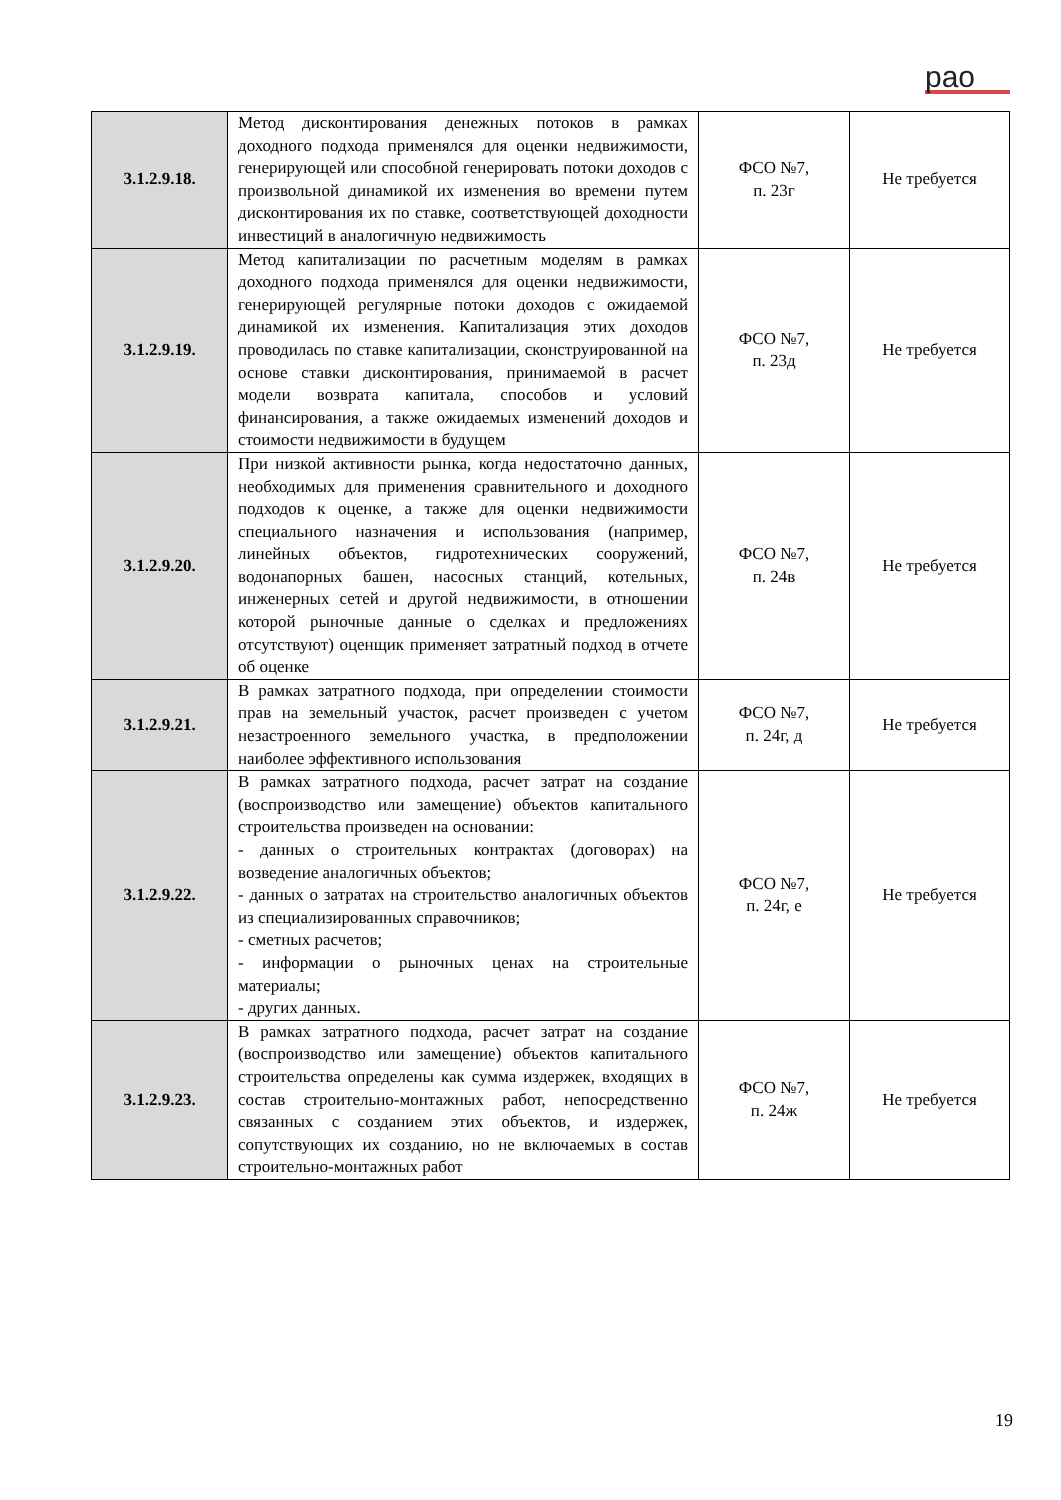рао
| 3.1.2.9.18. | Метод дисконтирования денежных потоков в рамках доходного подхода применялся для оценки недвижимости, генерирующей или способной генерировать потоки доходов с произвольной динамикой их изменения во времени путем дисконтирования их по ставке, соответствующей доходности инвестиций в аналогичную недвижимость | ФСО №7, п. 23г | Не требуется |
| 3.1.2.9.19. | Метод капитализации по расчетным моделям в рамках доходного подхода применялся для оценки недвижимости, генерирующей регулярные потоки доходов с ожидаемой динамикой их изменения. Капитализация этих доходов проводилась по ставке капитализации, сконструированной на основе ставки дисконтирования, принимаемой в расчет модели возврата капитала, способов и условий финансирования, а также ожидаемых изменений доходов и стоимости недвижимости в будущем | ФСО №7, п. 23д | Не требуется |
| 3.1.2.9.20. | При низкой активности рынка, когда недостаточно данных, необходимых для применения сравнительного и доходного подходов к оценке, а также для оценки недвижимости специального назначения и использования (например, линейных объектов, гидротехнических сооружений, водонапорных башен, насосных станций, котельных, инженерных сетей и другой недвижимости, в отношении которой рыночные данные о сделках и предложениях отсутствуют) оценщик применяет затратный подход в отчете об оценке | ФСО №7, п. 24в | Не требуется |
| 3.1.2.9.21. | В рамках затратного подхода, при определении стоимости прав на земельный участок, расчет произведен с учетом незастроенного земельного участка, в предположении наиболее эффективного использования | ФСО №7, п. 24г, д | Не требуется |
| 3.1.2.9.22. | В рамках затратного подхода, расчет затрат на создание (воспроизводство или замещение) объектов капитального строительства произведен на основании: - данных о строительных контрактах (договорах) на возведение аналогичных объектов; - данных о затратах на строительство аналогичных объектов из специализированных справочников; - сметных расчетов; - информации о рыночных ценах на строительные материалы; - других данных. | ФСО №7, п. 24г, е | Не требуется |
| 3.1.2.9.23. | В рамках затратного подхода, расчет затрат на создание (воспроизводство или замещение) объектов капитального строительства определены как сумма издержек, входящих в состав строительно-монтажных работ, непосредственно связанных с созданием этих объектов, и издержек, сопутствующих их созданию, но не включаемых в состав строительно-монтажных работ | ФСО №7, п. 24ж | Не требуется |
19